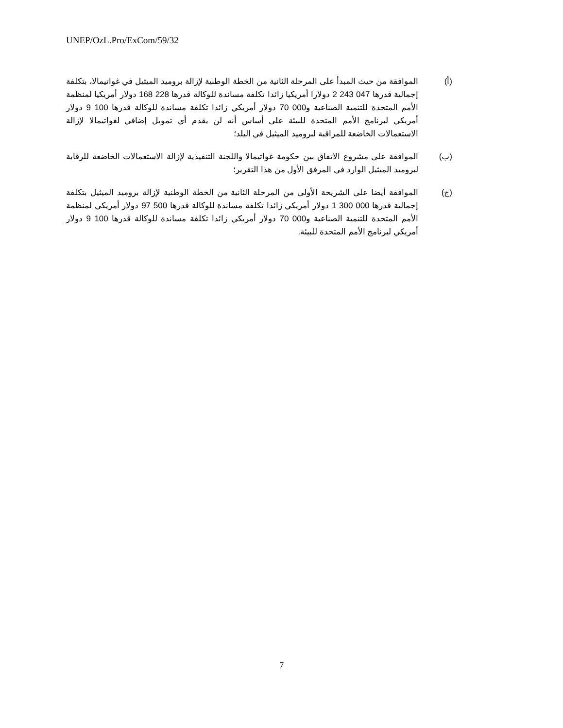UNEP/OzL.Pro/ExCom/59/32
(أ) الموافقة من حيث المبدأ على المرحلة الثانية من الخطة الوطنية لإزالة بروميد الميثيل في غواتيمالا، بتكلفة إجمالية قدرها 047 243 2 دولارا أمريكيا زائدا تكلفة مساندة للوكالة قدرها 228 168 دولار أمريكيا لمنظمة الأمم المتحدة للتنمية الصناعية و000 70 دولار أمريكي زائدا تكلفة مساندة للوكالة قدرها 100 9 دولار أمريكي لبرنامج الأمم المتحدة للبيئة على أساس أنه لن يقدم أي تمويل إضافي لغواتيمالا لإزالة الاستعمالات الخاضعة للمراقبة لبروميد الميثيل في البلد؛
(ب) الموافقة على مشروع الاتفاق بين حكومة غواتيمالا واللجنة التنفيذية لإزالة الاستعمالات الخاضعة للرقابة لبروميد الميثيل الوارد في المرفق الأول من هذا التقرير؛
(ج) الموافقة أيضا على الشريحة الأولى من المرحلة الثانية من الخطة الوطنية لإزالة بروميد الميثيل بتكلفة إجمالية قدرها 000 300 1 دولار أمريكي زائدا تكلفة مساندة للوكالة قدرها 500 97 دولار أمريكي لمنظمة الأمم المتحدة للتنمية الصناعية و000 70 دولار أمريكي زائدا تكلفة مساندة للوكالة قدرها 100 9 دولار أمريكي لبرنامج الأمم المتحدة للبيئة.
7